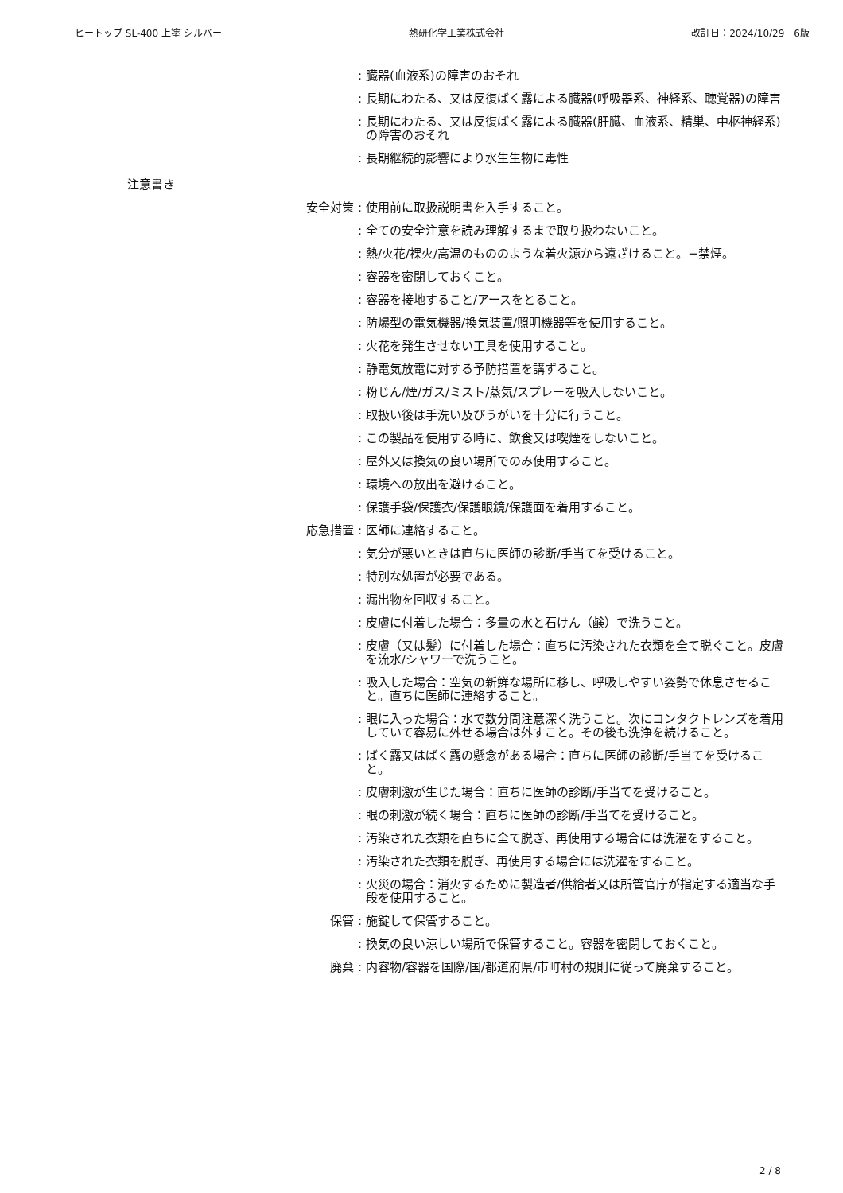ヒートップ SL-400 上塗 シルバー 熱研化学工業株式会社 改訂日：2024/10/29　6版
: 臓器(血液系)の障害のおそれ
: 長期にわたる、又は反復ばく露による臓器(呼吸器系、神経系、聴覚器)の障害
: 長期にわたる、又は反復ばく露による臓器(肝臓、血液系、精巣、中枢神経系)の障害のおそれ
: 長期継続的影響により水生生物に毒性
注意書き
安全対策 : 使用前に取扱説明書を入手すること。
: 全ての安全注意を読み理解するまで取り扱わないこと。
: 熱/火花/裸火/高温のもののような着火源から遠ざけること。−禁煙。
: 容器を密閉しておくこと。
: 容器を接地すること/アースをとること。
: 防爆型の電気機器/換気装置/照明機器等を使用すること。
: 火花を発生させない工具を使用すること。
: 静電気放電に対する予防措置を講ずること。
: 粉じん/煙/ガス/ミスト/蒸気/スプレーを吸入しないこと。
: 取扱い後は手洗い及びうがいを十分に行うこと。
: この製品を使用する時に、飲食又は喫煙をしないこと。
: 屋外又は換気の良い場所でのみ使用すること。
: 環境への放出を避けること。
: 保護手袋/保護衣/保護眼鏡/保護面を着用すること。
応急措置 : 医師に連絡すること。
: 気分が悪いときは直ちに医師の診断/手当てを受けること。
: 特別な処置が必要である。
: 漏出物を回収すること。
: 皮膚に付着した場合：多量の水と石けん（鹸）で洗うこと。
: 皮膚（又は髪）に付着した場合：直ちに汚染された衣類を全て脱ぐこと。皮膚を流水/シャワーで洗うこと。
: 吸入した場合：空気の新鮮な場所に移し、呼吸しやすい姿勢で休息させること。直ちに医師に連絡すること。
: 眼に入った場合：水で数分間注意深く洗うこと。次にコンタクトレンズを着用していて容易に外せる場合は外すこと。その後も洗浄を続けること。
: ばく露又はばく露の懸念がある場合：直ちに医師の診断/手当てを受けること。
: 皮膚刺激が生じた場合：直ちに医師の診断/手当てを受けること。
: 眼の刺激が続く場合：直ちに医師の診断/手当てを受けること。
: 汚染された衣類を直ちに全て脱ぎ、再使用する場合には洗濯をすること。
: 汚染された衣類を脱ぎ、再使用する場合には洗濯をすること。
: 火災の場合：消火するために製造者/供給者又は所管官庁が指定する適当な手段を使用すること。
保管 : 施錠して保管すること。
: 換気の良い涼しい場所で保管すること。容器を密閉しておくこと。
廃棄 : 内容物/容器を国際/国/都道府県/市町村の規則に従って廃棄すること。
2 / 8